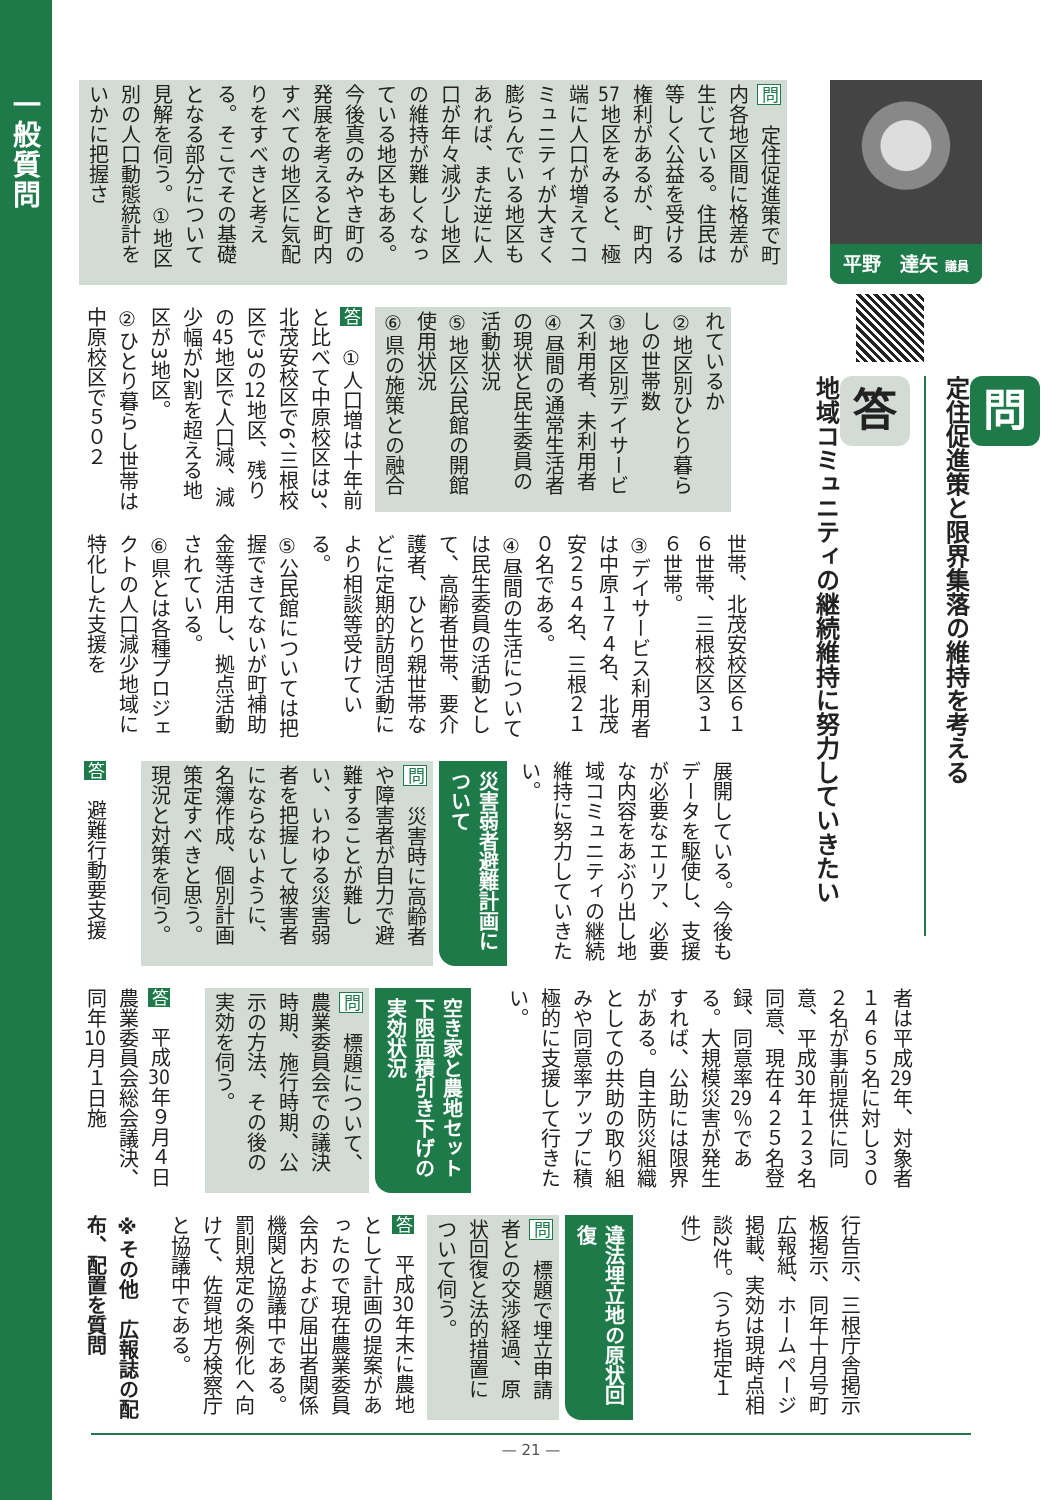一般質問
平野　達矢 議員
問定住促進策と限界集落の維持を考える
答地域コミュニティの継続維持に努力していきたい
問　定住促進策で町内各地区間に格差が生じている。住民は等しく公益を受ける権利があるが、町内57地区をみると、極端に人口が増えてコミュニティが大きく膨らんでいる地区もあれば、また逆に人口が年々減少し地区の維持が難しくなっている地区もある。今後真のみやき町の発展を考えると町内すべての地区に気配りをすべきと考える。そこでその基礎となる部分について見解を伺う。①地区別の人口動態統計をいかに把握さ
れているか
②地区別ひとり暮らしの世帯数
③地区別デイサービス利用者、未利用者
④昼間の通常生活者の現状と民生委員の活動状況
⑤地区公民館の開館使用状況
⑥県の施策との融合
答　①人口増は十年前と比べて中原校区は3、北茂安校区で6、三根校区で3の12地区、残りの45地区で人口減、減少幅が2割を超える地区が3地区。
②ひとり暮らし世帯は中原校区で５０２
世帯、北茂安校区６１６世帯、三根校区３１６世帯。
③デイサービス利用者は中原１７４名、北茂安２５４名、三根２１０名である。
④昼間の生活については民生委員の活動として、高齢者世帯、要介護者、ひとり親世帯などに定期的訪問活動により相談等受けている。
⑤公民館については把握できてないが町補助金等活用し、拠点活動されている。
⑥県とは各種プロジェクトの人口減少地域に特化した支援を
展開している。今後もデータを駆使し、支援が必要なエリア、必要な内容をあぶり出し地域コミュニティの継続維持に努力していきたい。
災害弱者避難計画について
問　災害時に高齢者や障害者が自力で避難することが難しい、いわゆる災害弱者を把握して被害者にならないように、名簿作成、個別計画策定すべきと思う。現況と対策を伺う。
答　避難行動要支援
者は平成29年、対象者１４６５名に対し３０２名が事前提供に同意、平成30年１２３名同意、現在４２５名登録、同意率29％である。大規模災害が発生すれば、公助には限界がある。自主防災組織としての共助の取り組みや同意率アップに積極的に支援して行きたい。
空き家と農地セット下限面積引き下げの実効状況
問　標題について、農業委員会での議決時期、施行時期、公示の方法、その後の実効を伺う。
答　平成30年９月４日農業委員会総会議決、同年10月１日施
行告示、三根庁舎掲示板掲示、同年十月号町広報紙、ホームページ掲載、実効は現時点相談2件。（うち指定１件）
違法埋立地の原状回復
問　標題で埋立申請者との交渉経過、原状回復と法的措置について伺う。
答　平成30年末に農地として計画の提案があったので現在農業委員会内および届出者関係機関と協議中である。罰則規定の条例化へ向けて、佐賀地方検察庁と協議中である。
※その他　広報誌の配布、配置を質問
— 21 —